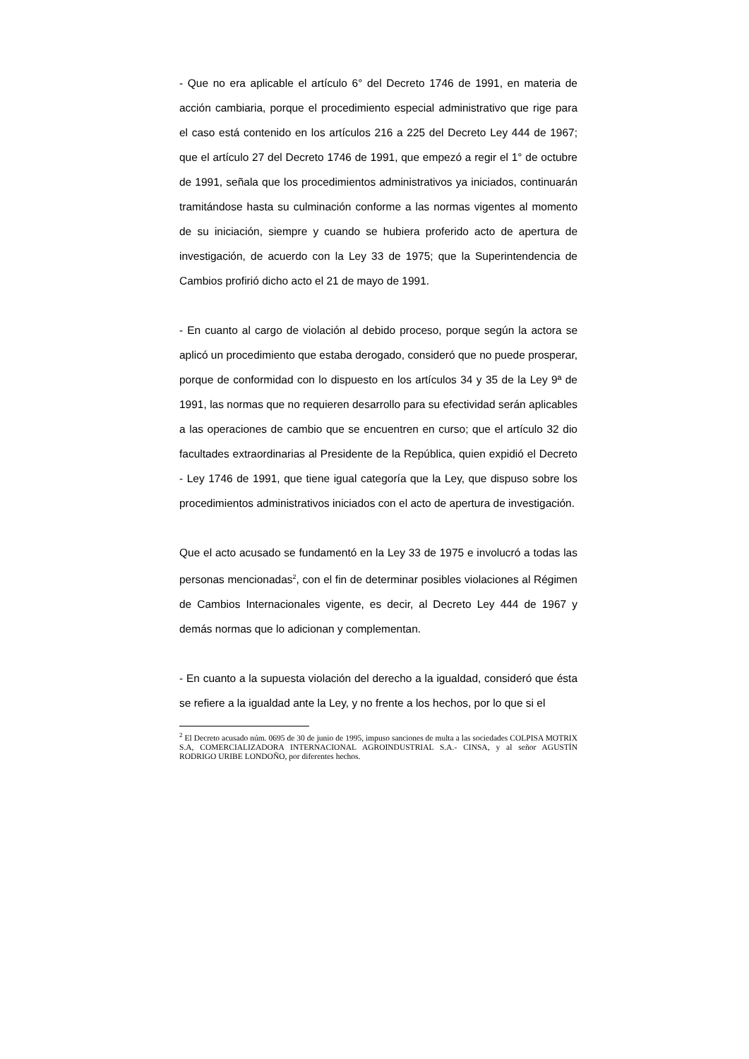- Que no era aplicable el artículo 6° del Decreto 1746 de 1991, en materia de acción cambiaria, porque el procedimiento especial administrativo que rige para el caso está contenido en los artículos 216 a 225 del Decreto Ley 444 de 1967; que el artículo 27 del Decreto 1746 de 1991, que empezó a regir el 1° de octubre de 1991, señala que los procedimientos administrativos ya iniciados, continuarán tramitándose hasta su culminación conforme a las normas vigentes al momento de su iniciación, siempre y cuando se hubiera proferido acto de apertura de investigación, de acuerdo con la Ley 33 de 1975; que la Superintendencia de Cambios profirió dicho acto el 21 de mayo de 1991.
- En cuanto al cargo de violación al debido proceso, porque según la actora se aplicó un procedimiento que estaba derogado, consideró que no puede prosperar, porque de conformidad con lo dispuesto en los artículos 34 y 35 de la Ley 9ª de 1991, las normas que no requieren desarrollo para su efectividad serán aplicables a las operaciones de cambio que se encuentren en curso; que el artículo 32 dio facultades extraordinarias al Presidente de la República, quien expidió el Decreto - Ley 1746 de 1991, que tiene igual categoría que la Ley, que dispuso sobre los procedimientos administrativos iniciados con el acto de apertura de investigación.
Que el acto acusado se fundamentó en la Ley 33 de 1975 e involucró a todas las personas mencionadas<sup>2</sup>, con el fin de determinar posibles violaciones al Régimen de Cambios Internacionales vigente, es decir, al Decreto Ley 444 de 1967 y demás normas que lo adicionan y complementan.
- En cuanto a la supuesta violación del derecho a la igualdad, consideró que ésta se refiere a la igualdad ante la Ley, y no frente a los hechos, por lo que si el
<sup>2</sup> El Decreto acusado núm. 0695 de 30 de junio de 1995, impuso sanciones de multa a las sociedades COLPISA MOTRIX S.A, COMERCIALIZADORA INTERNACIONAL AGROINDUSTRIAL S.A.- CINSA, y al señor AGUSTÍN RODRIGO URIBE LONDOÑO, por diferentes hechos.